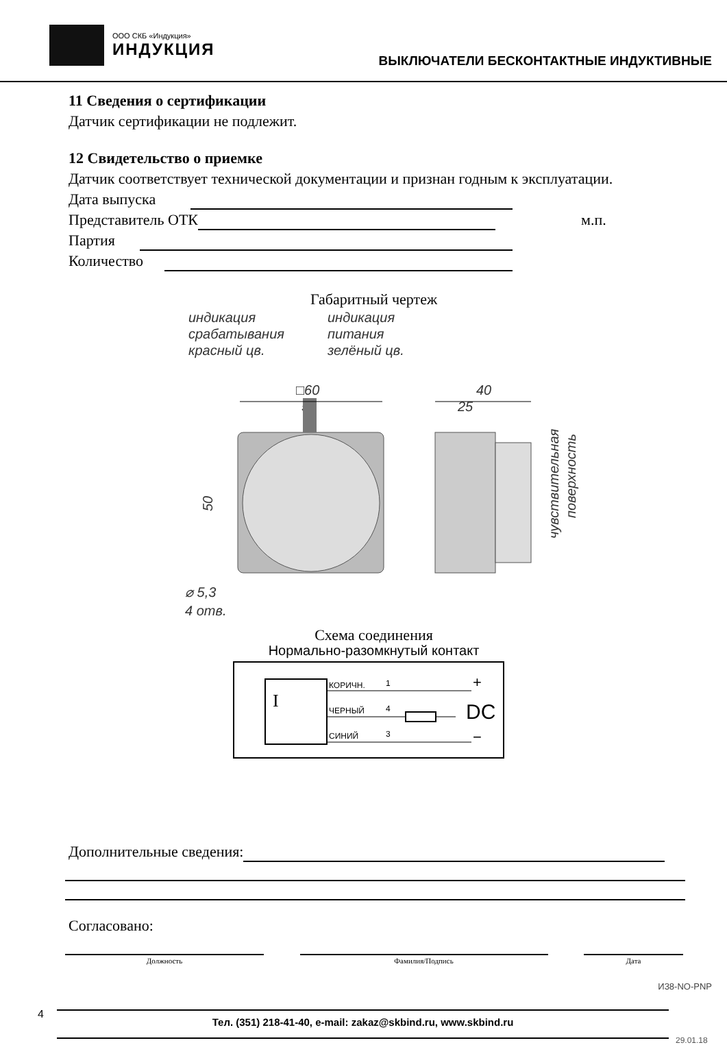ООО СКБ «Индукция»
ИНДУКЦИЯ
ВЫКЛЮЧАТЕЛИ БЕСКОНТАКТНЫЕ ИНДУКТИВНЫЕ
11 Сведения о сертификации
Датчик сертификации не подлежит.
12 Свидетельство о приемке
Датчик соответствует технической документации и признан годным к эксплуатации.
Дата выпуска
Представитель ОТК
м.п.
Партия
Количество
Габаритный чертеж
индикация
срабатывания
красный цв.
индикация
питания
зелёный цв.
□60
50
40
25
⌀ 5,3
4 отв.
50
чувствительная
поверхность
Схема соединения
Нормально-разомкнутый контакт
КОРИЧН.
ЧЕРНЫЙ
СИНИЙ
1
4
3
+
DC
−
I
Дополнительные сведения:
Согласовано:
Должность Фамилия/Подпись Дата
И38-NO-PNP
4
Тел. (351) 218-41-40, e-mail: zakaz@skbind.ru, www.skbind.ru
29.01.18